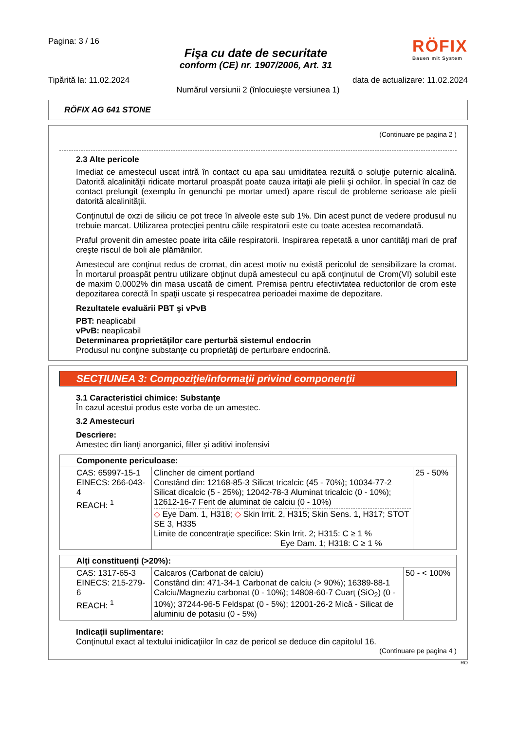Pagina: 3 / 16
Fişa cu date de securitate
conform (CE) nr. 1907/2006, Art. 31
RÖFIX
Bauen mit System
Tipărită la: 11.02.2024 data de actualizare: 11.02.2024
Numărul versiunii 2 (înlocuieşte versiunea 1)
RÖFIX AG 641 STONE
(Continuare pe pagina 2 )
2.3 Alte pericole
Imediat ce amestecul uscat intră în contact cu apa sau umiditatea rezultă o soluţie puternic alcalină. Datorită alcalinităţii ridicate mortarul proaspăt poate cauza iritaţii ale pielii şi ochilor. În special în caz de contact prelungit (exemplu în genunchi pe mortar umed) apare riscul de probleme serioase ale pielii datorită alcalinităţii.
Conţinutul de oxzi de siliciu ce pot trece în alveole este sub 1%. Din acest punct de vedere produsul nu trebuie marcat. Utilizarea protecţiei pentru căile respiratorii este cu toate acestea recomandată.
Praful provenit din amestec poate irita căile respiratorii. Inspirarea repetată a unor cantităţi mari de praf creşte riscul de boli ale plămânilor.
Amestecul are conţinut redus de cromat, din acest motiv nu există pericolul de sensibilizare la cromat. În mortarul proaspăt pentru utilizare obţinut după amestecul cu apă conţinutul de Crom(VI) solubil este de maxim 0,0002% din masa uscată de ciment. Premisa pentru efectiivtatea reductorilor de crom este depozitarea corectă în spaţii uscate şi respecatrea perioadei maxime de depozitare.
Rezultatele evaluării PBT şi vPvB
PBT: neaplicabil
vPvB: neaplicabil
Determinarea proprietăţilor care perturbă sistemul endocrin
Produsul nu conţine substanţe cu proprietăţi de perturbare endocrină.
SECŢIUNEA 3: Compoziţie/informaţii privind componenţii
3.1 Caracteristici chimice: Substanţe
În cazul acestui produs este vorba de un amestec.
3.2 Amestecuri
Descriere:
Amestec din lianţi anorganici, filler şi aditivi inofensivi
| Componente periculoase: | | |
| CAS: 65997-15-1 EINECS: 266-043-4 REACH: <sup>1</sup> | Clincher de ciment portland Constând din: 12168-85-3 Silicat tricalcic (45 - 70%); 10034-77-2 Silicat dicalcic (5 - 25%); 12042-78-3 Aluminat tricalcic (0 - 10%); 12612-16-7 Ferit de aluminat de calciu (0 - 10%) ◇ Eye Dam. 1, H318; ◇ Skin Irrit. 2, H315; Skin Sens. 1, H317; STOT SE 3, H335 Limite de concentraţie specifice: Skin Irrit. 2; H315: C ≥ 1 % Eye Dam. 1; H318: C ≥ 1 % | 25 - 50% |
| Alţi constituenţi (>20%): | | |
| CAS: 1317-65-3 EINECS: 215-279-6 REACH: <sup>1</sup> | Calcaros (Carbonat de calciu) Constând din: 471-34-1 Carbonat de calciu (> 90%); 16389-88-1 Calciu/Magneziu carbonat (0 - 10%); 14808-60-7 Cuarţ (SiO<sub>2</sub>) (0 - 10%); 37244-96-5 Feldspat (0 - 5%); 12001-26-2 Mică - Silicat de aluminiu de potasiu (0 - 5%) | 50 - < 100% |
Indicaţii suplimentare:
Conţinutul exact al textului inidicaţiilor în caz de pericol se deduce din capitolul 16.
(Continuare pe pagina 4 )
RO